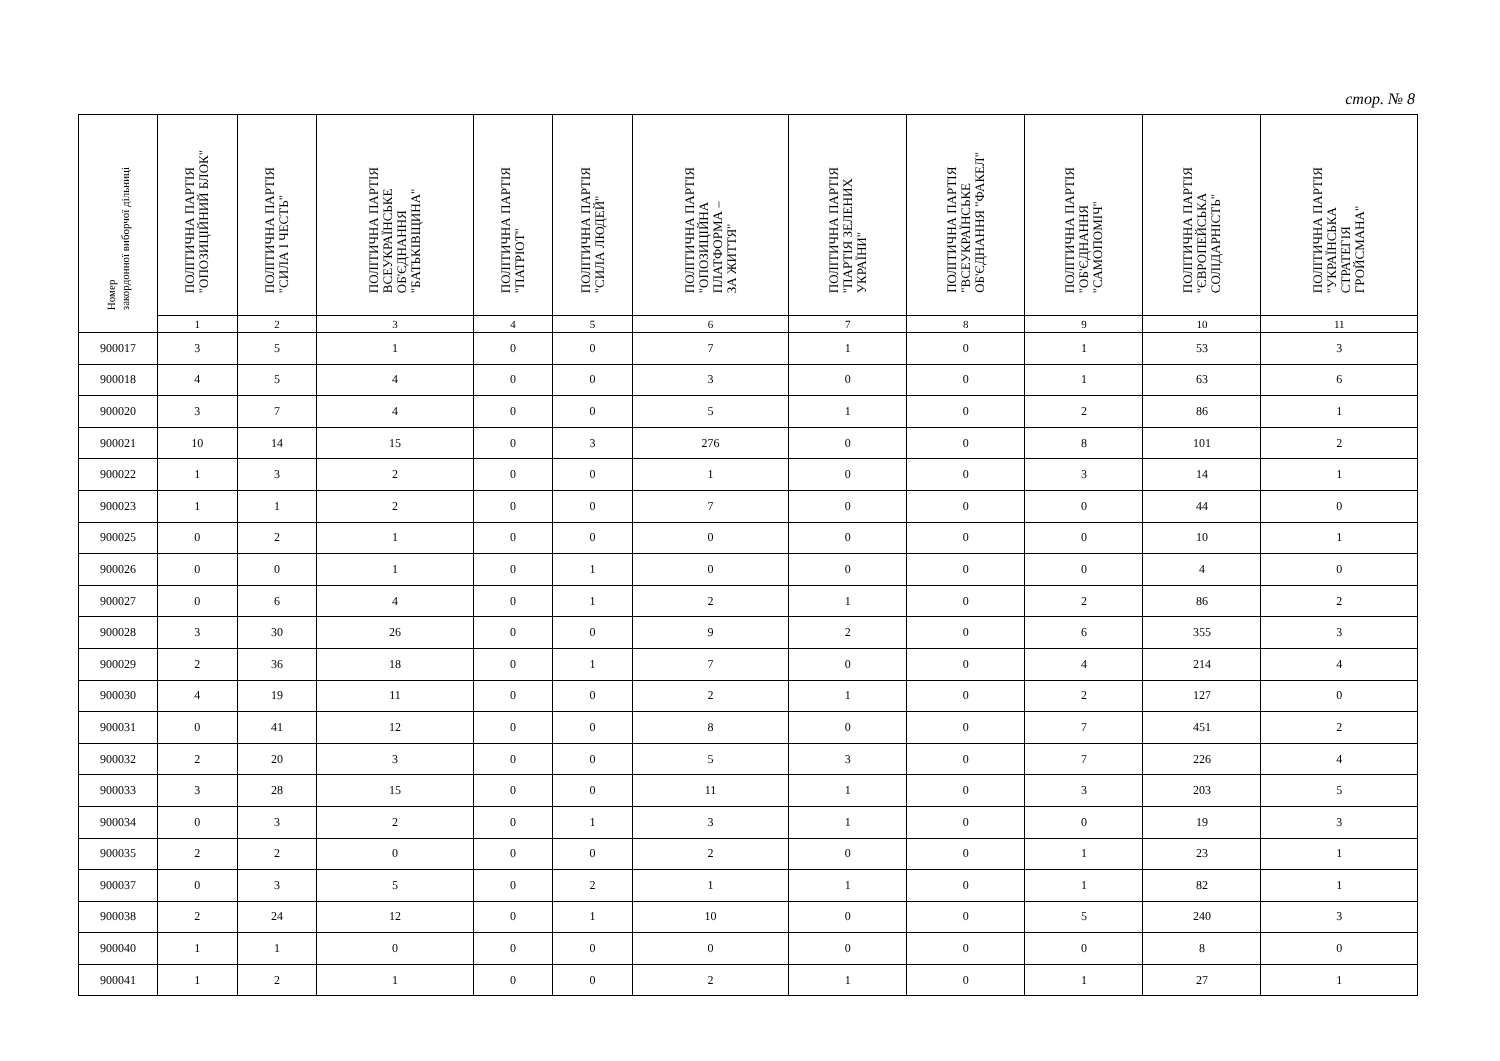стор. № 8
| Номер закордонної виборчої дільниці | ПОЛІТИЧНА ПАРТІЯ "ОПОЗИЦІЙНИЙ БЛОК" | ПОЛІТИЧНА ПАРТІЯ "СИЛА І ЧЕСТЬ" | ПОЛІТИЧНА ПАРТІЯ ВСЕУКРАЇНСЬКЕ ОБ'ЄДНАННЯ "БАТЬКІВЩИНА" | ПОЛІТИЧНА ПАРТІЯ "ПАТРІОТ" | ПОЛІТИЧНА ПАРТІЯ "СИЛА ЛЮДЕЙ" | ПОЛІТИЧНА ПАРТІЯ "ОПОЗИЦІЙНА ПЛАТФОРМА – ЗА ЖИТТЯ" | ПОЛІТИЧНА ПАРТІЯ "ПАРТІЯ ЗЕЛЕНИХ УКРАЇНИ" | ПОЛІТИЧНА ПАРТІЯ "ВСЕУКРАЇНСЬКЕ ОБ'ЄДНАННЯ "ФАКЕЛ" | ПОЛІТИЧНА ПАРТІЯ "ОБ'ЄДНАННЯ "САМОПОМІЧ" | ПОЛІТИЧНА ПАРТІЯ "ЄВРОПЕЙСЬКА СОЛІДАРНІСТЬ" | ПОЛІТИЧНА ПАРТІЯ "УКРАЇНСЬКА СТРАТЕГІЯ ГРОЙСМАНА" |
| --- | --- | --- | --- | --- | --- | --- | --- | --- | --- | --- | --- |
| | 1 | 2 | 3 | 4 | 5 | 6 | 7 | 8 | 9 | 10 | 11 |
| 900017 | 3 | 5 | 1 | 0 | 0 | 7 | 1 | 0 | 1 | 53 | 3 |
| 900018 | 4 | 5 | 4 | 0 | 0 | 3 | 0 | 0 | 1 | 63 | 6 |
| 900020 | 3 | 7 | 4 | 0 | 0 | 5 | 1 | 0 | 2 | 86 | 1 |
| 900021 | 10 | 14 | 15 | 0 | 3 | 276 | 0 | 0 | 8 | 101 | 2 |
| 900022 | 1 | 3 | 2 | 0 | 0 | 1 | 0 | 0 | 3 | 14 | 1 |
| 900023 | 1 | 1 | 2 | 0 | 0 | 7 | 0 | 0 | 0 | 44 | 0 |
| 900025 | 0 | 2 | 1 | 0 | 0 | 0 | 0 | 0 | 0 | 10 | 1 |
| 900026 | 0 | 0 | 1 | 0 | 1 | 0 | 0 | 0 | 0 | 4 | 0 |
| 900027 | 0 | 6 | 4 | 0 | 1 | 2 | 1 | 0 | 2 | 86 | 2 |
| 900028 | 3 | 30 | 26 | 0 | 0 | 9 | 2 | 0 | 6 | 355 | 3 |
| 900029 | 2 | 36 | 18 | 0 | 1 | 7 | 0 | 0 | 4 | 214 | 4 |
| 900030 | 4 | 19 | 11 | 0 | 0 | 2 | 1 | 0 | 2 | 127 | 0 |
| 900031 | 0 | 41 | 12 | 0 | 0 | 8 | 0 | 0 | 7 | 451 | 2 |
| 900032 | 2 | 20 | 3 | 0 | 0 | 5 | 3 | 0 | 7 | 226 | 4 |
| 900033 | 3 | 28 | 15 | 0 | 0 | 11 | 1 | 0 | 3 | 203 | 5 |
| 900034 | 0 | 3 | 2 | 0 | 1 | 3 | 1 | 0 | 0 | 19 | 3 |
| 900035 | 2 | 2 | 0 | 0 | 0 | 2 | 0 | 0 | 1 | 23 | 1 |
| 900037 | 0 | 3 | 5 | 0 | 2 | 1 | 1 | 0 | 1 | 82 | 1 |
| 900038 | 2 | 24 | 12 | 0 | 1 | 10 | 0 | 0 | 5 | 240 | 3 |
| 900040 | 1 | 1 | 0 | 0 | 0 | 0 | 0 | 0 | 0 | 8 | 0 |
| 900041 | 1 | 2 | 1 | 0 | 0 | 2 | 1 | 0 | 1 | 27 | 1 |